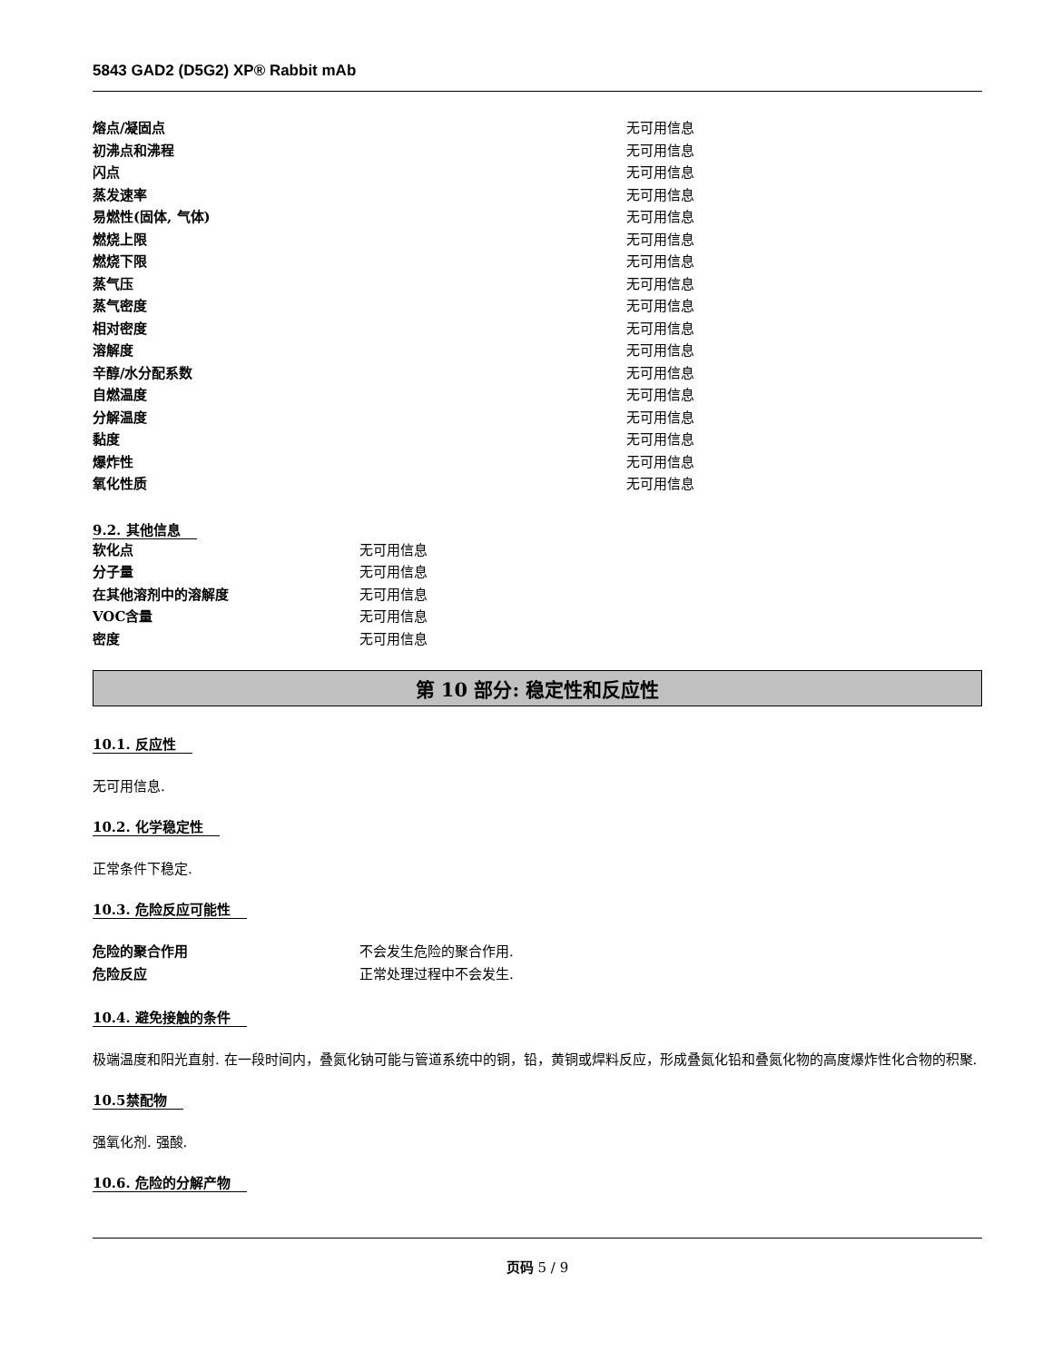5843 GAD2 (D5G2) XP® Rabbit mAb
| 熔点/凝固点 | 无可用信息 |
| 初沸点和沸程 | 无可用信息 |
| 闪点 | 无可用信息 |
| 蒸发速率 | 无可用信息 |
| 易燃性(固体, 气体) | 无可用信息 |
| 燃烧上限 | 无可用信息 |
| 燃烧下限 | 无可用信息 |
| 蒸气压 | 无可用信息 |
| 蒸气密度 | 无可用信息 |
| 相对密度 | 无可用信息 |
| 溶解度 | 无可用信息 |
| 辛醇/水分配系数 | 无可用信息 |
| 自燃温度 | 无可用信息 |
| 分解温度 | 无可用信息 |
| 黏度 | 无可用信息 |
| 爆炸性 | 无可用信息 |
| 氧化性质 | 无可用信息 |
9.2. 其他信息
| 软化点 | 无可用信息 |
| 分子量 | 无可用信息 |
| 在其他溶剂中的溶解度 | 无可用信息 |
| VOC含量 | 无可用信息 |
| 密度 | 无可用信息 |
第 10 部分: 稳定性和反应性
10.1. 反应性
无可用信息.
10.2. 化学稳定性
正常条件下稳定.
10.3. 危险反应可能性
| 危险的聚合作用 | 不会发生危险的聚合作用. |
| 危险反应 | 正常处理过程中不会发生. |
10.4. 避免接触的条件
极端温度和阳光直射. 在一段时间内，叠氮化钠可能与管道系统中的铜，铅，黄铜或焊料反应，形成叠氮化铅和叠氮化物的高度爆炸性化合物的积聚.
10.5禁配物
强氧化剂. 强酸.
10.6. 危险的分解产物
页码 5 / 9